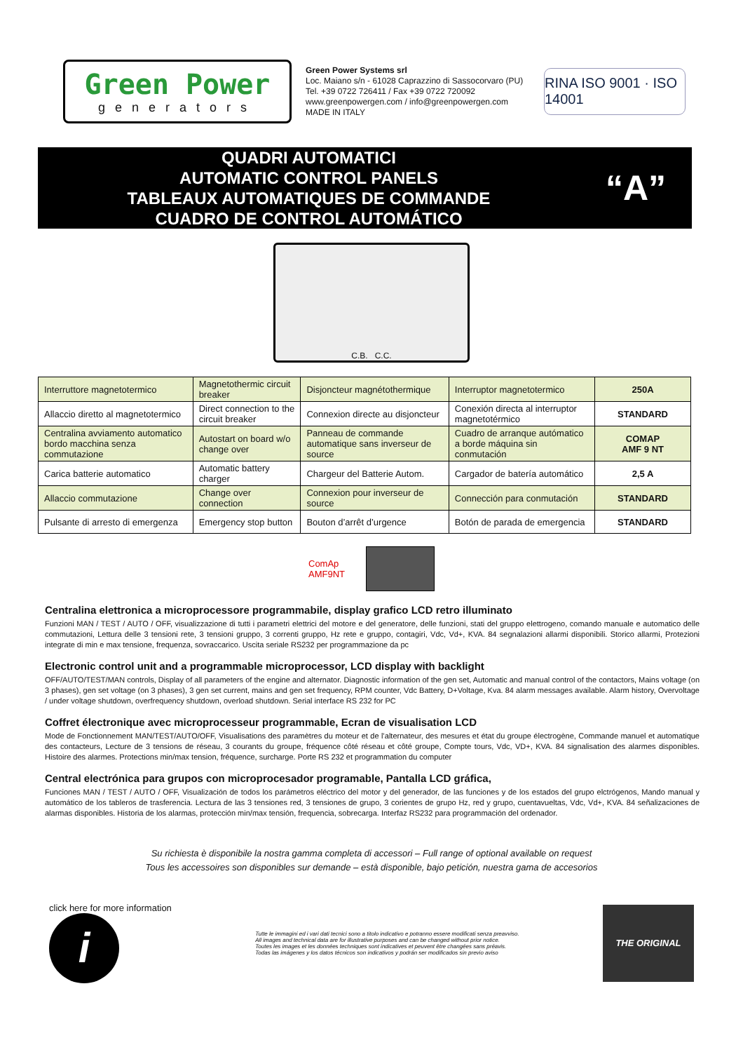Green Power
generators
Green Power Systems srl
Loc. Maiano s/n - 61028 Caprazzino di Sassocorvaro (PU)
Tel. +39 0722 726411 / Fax +39 0722 720092
www.greenpowergen.com / info@greenpowergen.com
MADE IN ITALY
RINA ISO 9001 · ISO 14001
QUADRI AUTOMATICI
AUTOMATIC CONTROL PANELS
TABLEAUX AUTOMATIQUES DE COMMANDE
CUADRO DE CONTROL AUTOMÁTICO
“A”
C.B. C.C.
| Interruttore magnetotermico | Magnetothermic circuit breaker | Disjoncteur magnétothermique | Interruptor magnetotermico | 250A |
| Allaccio diretto al magnetotermico | Direct connection to the circuit breaker | Connexion directe au disjoncteur | Conexión directa al interruptor magnetotérmico | STANDARD |
| Centralina avviamento automatico bordo macchina senza commutazione | Autostart on board w/o change over | Panneau de commande automatique sans inverseur de source | Cuadro de arranque autómatico a borde máquina sin conmutación | COMAP AMF 9 NT |
| Carica batterie automatico | Automatic battery charger | Chargeur del Batterie Autom. | Cargador de batería automático | 2,5 A |
| Allaccio commutazione | Change over connection | Connexion pour inverseur de source | Connección para conmutación | STANDARD |
| Pulsante di arresto di emergenza | Emergency stop button | Bouton d’arrêt d’urgence | Botón de parada de emergencia | STANDARD |
ComAp
AMF9NT
Centralina elettronica a microprocessore programmabile, display grafico LCD retro illuminato
Funzioni MAN / TEST / AUTO / OFF, visualizzazione di tutti i parametri elettrici del motore e del generatore, delle funzioni, stati del gruppo elettrogeno, comando manuale e automatico delle commutazioni, Lettura delle 3 tensioni rete, 3 tensioni gruppo, 3 correnti gruppo, Hz rete e gruppo, contagiri, Vdc, Vd+, KVA. 84 segnalazioni allarmi disponibili. Storico allarmi, Protezioni integrate di min e max tensione, frequenza, sovraccarico. Uscita seriale RS232 per programmazione da pc
Electronic control unit and a programmable microprocessor, LCD display with backlight
OFF/AUTO/TEST/MAN controls, Display of all parameters of the engine and alternator. Diagnostic information of the gen set, Automatic and manual control of the contactors, Mains voltage (on 3 phases), gen set voltage (on 3 phases), 3 gen set current, mains and gen set frequency, RPM counter, Vdc Battery, D+Voltage, Kva. 84 alarm messages available. Alarm history, Overvoltage / under voltage shutdown, overfrequency shutdown, overload shutdown. Serial interface RS 232 for PC
Coffret électronique avec microprocesseur programmable, Ecran de visualisation LCD
Mode de Fonctionnement MAN/TEST/AUTO/OFF, Visualisations des paramètres du moteur et de l’alternateur, des mesures et état du groupe électrogène, Commande manuel et automatique des contacteurs, Lecture de 3 tensions de réseau, 3 courants du groupe, fréquence côté réseau et côté groupe, Compte tours, Vdc, VD+, KVA. 84 signalisation des alarmes disponibles. Histoire des alarmes. Protections min/max tension, fréquence, surcharge. Porte RS 232 et programmation du computer
Central electrónica para grupos con microprocesador programable, Pantalla LCD gráfica,
Funciones MAN / TEST / AUTO / OFF, Visualización de todos los parámetros eléctrico del motor y del generador, de las funciones y de los estados del grupo elctrógenos, Mando manual y automático de los tableros de trasferencia. Lectura de las 3 tensiones red, 3 tensiones de grupo, 3 corientes de grupo Hz, red y grupo, cuentavueltas, Vdc, Vd+, KVA. 84 señalizaciones de alarmas disponibles. Historia de los alarmas, protección min/max tensión, frequencia, sobrecarga. Interfaz RS232 para programmación del ordenador.
Su richiesta è disponibile la nostra gamma completa di accessori – Full range of optional available on request
Tous les accessoires son disponibles sur demande – està disponible, bajo petición, nuestra gama de accesorios
click here for more information
i
Tutte le immagini ed i vari dati tecnici sono a titolo indicativo e potranno essere modificati senza preavviso.
All images and technical data are for illustrative purposes and can be changed without prior notice.
Toutes les images et les données techniques sont indicatives et peuvent être changées sans préavis.
Todas las imágenes y los datos técnicos son indicativos y podrán ser modificados sin previo aviso
THE ORIGINAL